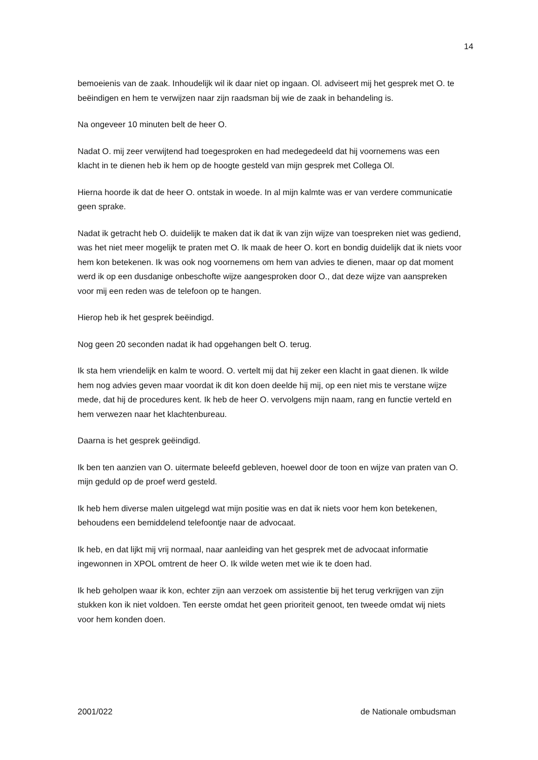14
bemoeienis van de zaak. Inhoudelijk wil ik daar niet op ingaan. Ol. adviseert mij het gesprek met O. te beëindigen en hem te verwijzen naar zijn raadsman bij wie de zaak in behandeling is.
Na ongeveer 10 minuten belt de heer O.
Nadat O. mij zeer verwijtend had toegesproken en had medegedeeld dat hij voornemens was een klacht in te dienen heb ik hem op de hoogte gesteld van mijn gesprek met Collega Ol.
Hierna hoorde ik dat de heer O. ontstak in woede. In al mijn kalmte was er van verdere communicatie geen sprake.
Nadat ik getracht heb O. duidelijk te maken dat ik dat ik van zijn wijze van toespreken niet was gediend, was het niet meer mogelijk te praten met O. Ik maak de heer O. kort en bondig duidelijk dat ik niets voor hem kon betekenen. Ik was ook nog voornemens om hem van advies te dienen, maar op dat moment werd ik op een dusdanige onbeschofte wijze aangesproken door O., dat deze wijze van aanspreken voor mij een reden was de telefoon op te hangen.
Hierop heb ik het gesprek beëindigd.
Nog geen 20 seconden nadat ik had opgehangen belt O. terug.
Ik sta hem vriendelijk en kalm te woord. O. vertelt mij dat hij zeker een klacht in gaat dienen. Ik wilde hem nog advies geven maar voordat ik dit kon doen deelde hij mij, op een niet mis te verstane wijze mede, dat hij de procedures kent. Ik heb de heer O. vervolgens mijn naam, rang en functie verteld en hem verwezen naar het klachtenbureau.
Daarna is het gesprek geëindigd.
Ik ben ten aanzien van O. uitermate beleefd gebleven, hoewel door de toon en wijze van praten van O. mijn geduld op de proef werd gesteld.
Ik heb hem diverse malen uitgelegd wat mijn positie was en dat ik niets voor hem kon betekenen, behoudens een bemiddelend telefoontje naar de advocaat.
Ik heb, en dat lijkt mij vrij normaal, naar aanleiding van het gesprek met de advocaat informatie ingewonnen in XPOL omtrent de heer O. Ik wilde weten met wie ik te doen had.
Ik heb geholpen waar ik kon, echter zijn aan verzoek om assistentie bij het terug verkrijgen van zijn stukken kon ik niet voldoen. Ten eerste omdat het geen prioriteit genoot, ten tweede omdat wij niets voor hem konden doen.
2001/022 de Nationale ombudsman